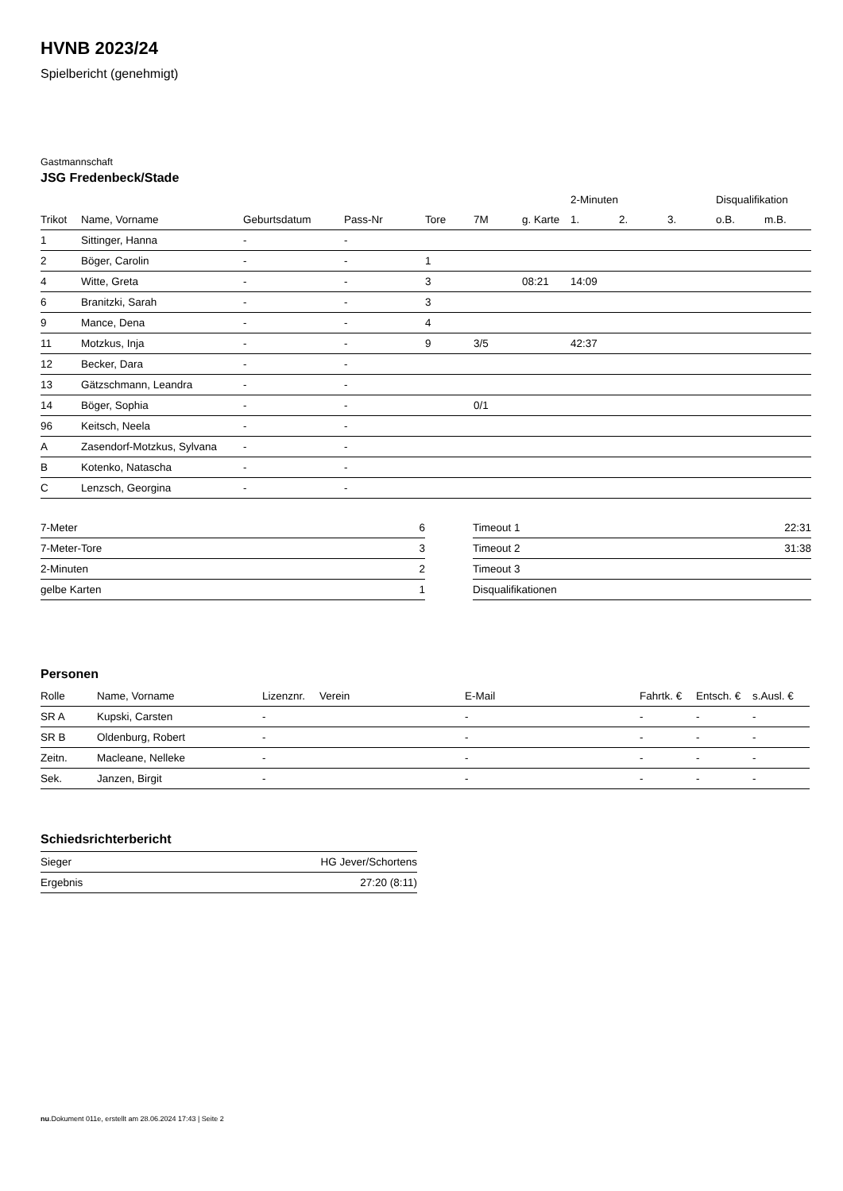HVNB 2023/24
Spielbericht (genehmigt)
Gastmannschaft
JSG Fredenbeck/Stade
| | | | | | | | 2-Minuten | | | Disqualifikation | |
| --- | --- | --- | --- | --- | --- | --- | --- | --- | --- | --- | --- |
| Trikot | Name, Vorname | Geburtsdatum | Pass-Nr | Tore | 7M | g. Karte | 1. | 2. | 3. | o.B. | m.B. |
| 1 | Sittinger, Hanna | - | - | | | | | | | | |
| 2 | Böger, Carolin | - | - | 1 | | | | | | | |
| 4 | Witte, Greta | - | - | 3 | | 08:21 | 14:09 | | | | |
| 6 | Branitzki, Sarah | - | - | 3 | | | | | | | |
| 9 | Mance, Dena | - | - | 4 | | | | | | | |
| 11 | Motzkus, Inja | - | - | 9 | 3/5 | | 42:37 | | | | |
| 12 | Becker, Dara | - | - | | | | | | | | |
| 13 | Gätzschmann, Leandra | - | - | | | | | | | | |
| 14 | Böger, Sophia | - | - | | 0/1 | | | | | | |
| 96 | Keitsch, Neela | - | - | | | | | | | | |
| A | Zasendorf-Motzkus, Sylvana | - | - | | | | | | | | |
| B | Kotenko, Natascha | - | - | | | | | | | | |
| C | Lenzsch, Georgina | - | - | | | | | | | | |
| 7-Meter | 6 |
| 7-Meter-Tore | 3 |
| 2-Minuten | 2 |
| gelbe Karten | 1 |
| Timeout 1 | 22:31 |
| Timeout 2 | 31:38 |
| Timeout 3 | |
| Disqualifikationen | |
Personen
| Rolle | Name, Vorname | Lizenznr. | Verein | E-Mail | Fahrtk. € | Entsch. € | s.Ausl. € |
| --- | --- | --- | --- | --- | --- | --- | --- |
| SR A | Kupski, Carsten | - | | - | - | - | - |
| SR B | Oldenburg, Robert | - | | - | - | - | - |
| Zeitn. | Macleane, Nelleke | - | | - | - | - | - |
| Sek. | Janzen, Birgit | - | | - | - | - | - |
Schiedsrichterbericht
| Sieger | HG Jever/Schortens |
| Ergebnis | 27:20 (8:11) |
nu.Dokument 011e, erstellt am 28.06.2024 17:43 | Seite 2